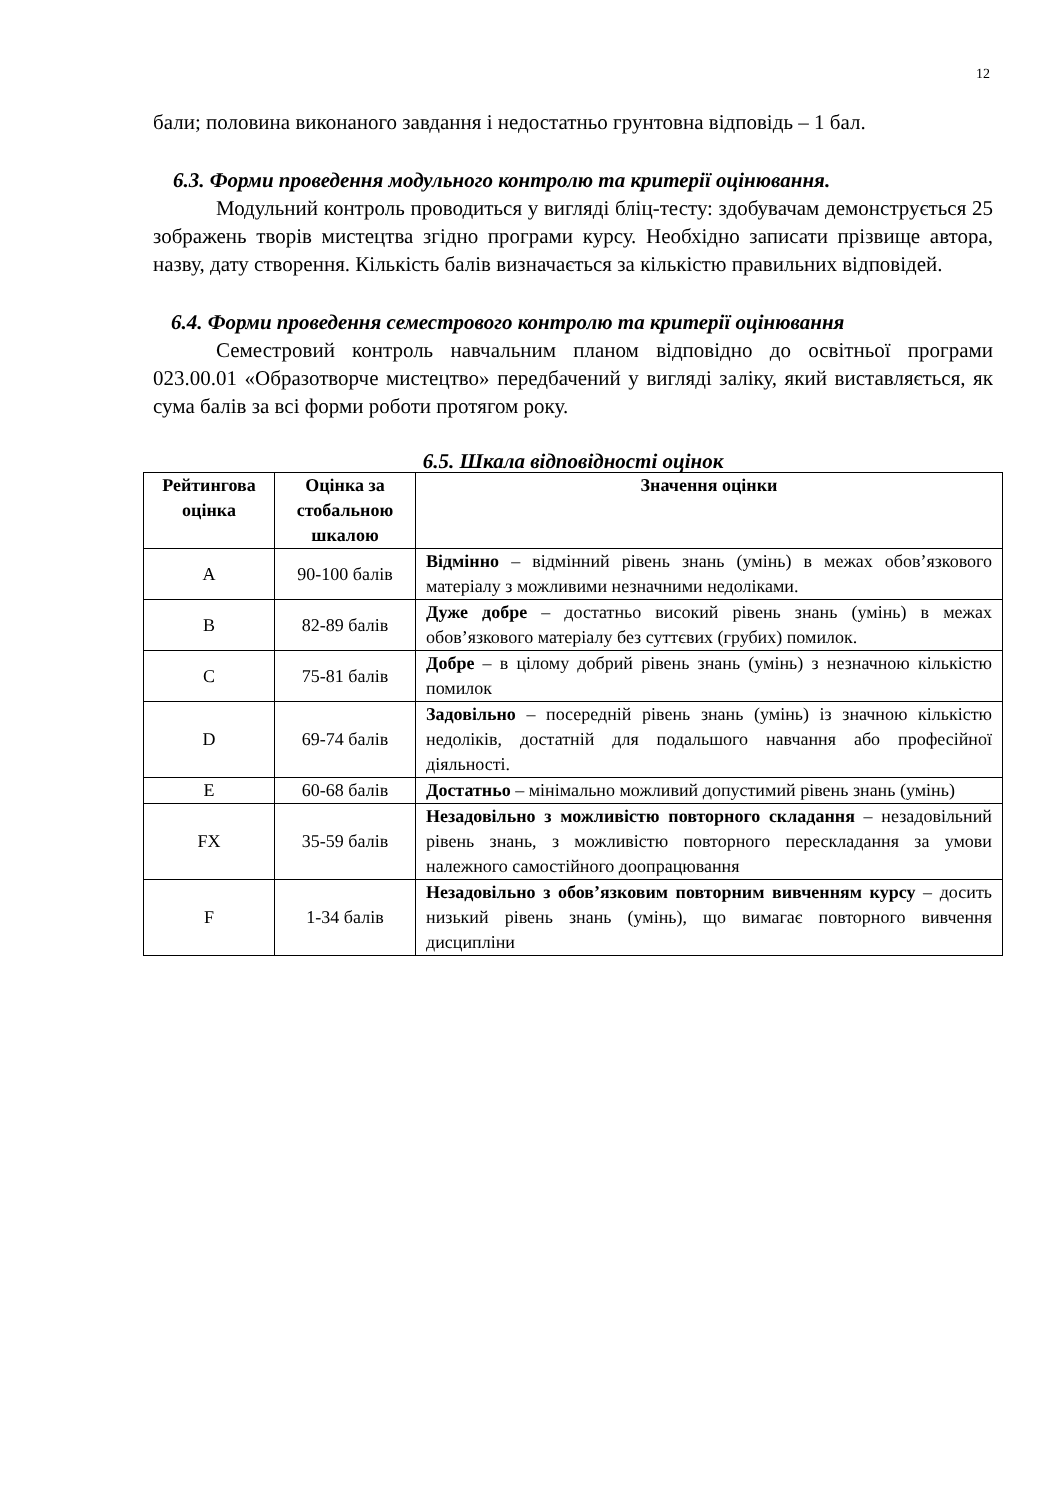12
бали; половина виконаного завдання і недостатньо грунтовна відповідь – 1 бал.
6.3. Форми проведення модульного контролю та критерії оцінювання.
Модульний контроль проводиться у вигляді бліц-тесту: здобувачам демонструється 25 зображень творів мистецтва згідно програми курсу. Необхідно записати прізвище автора, назву, дату створення. Кількість балів визначається за кількістю правильних відповідей.
6.4. Форми проведення семестрового контролю та критерії оцінювання
Семестровий контроль навчальним планом відповідно до освітньої програми 023.00.01 «Образотворче мистецтво» передбачений у вигляді заліку, який виставляється, як сума балів за всі форми роботи протягом року.
6.5. Шкала відповідності оцінок
| Рейтингова оцінка | Оцінка за стобальною шкалою | Значення оцінки |
| --- | --- | --- |
| A | 90-100 балів | Відмінно – відмінний рівень знань (умінь) в межах обов’язкового матеріалу з можливими незначними недоліками. |
| B | 82-89 балів | Дуже добре – достатньо високий рівень знань (умінь) в межах обов’язкового матеріалу без суттєвих (грубих) помилок. |
| C | 75-81 балів | Добре – в цілому добрий рівень знань (умінь) з незначною кількістю помилок |
| D | 69-74 балів | Задовільно – посередній рівень знань (умінь) із значною кількістю недоліків, достатній для подальшого навчання або професійної діяльності. |
| E | 60-68 балів | Достатньо – мінімально можливий допустимий рівень знань (умінь) |
| FX | 35-59 балів | Незадовільно з можливістю повторного складання – незадовільний рівень знань, з можливістю повторного перескладання за умови належного самостійного доопрацювання |
| F | 1-34 балів | Незадовільно з обов’язковим повторним вивченням курсу – досить низький рівень знань (умінь), що вимагає повторного вивчення дисципліни |